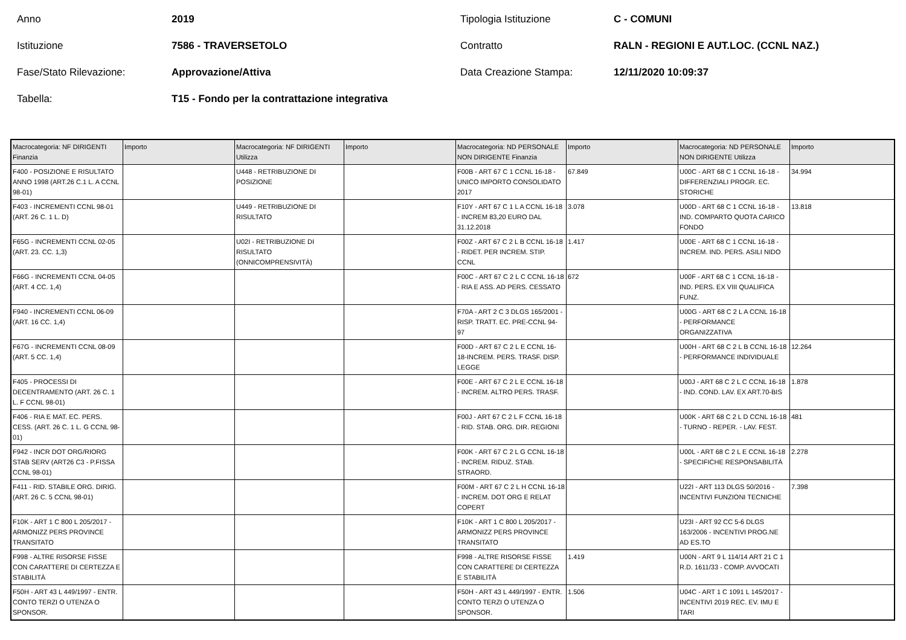Anno
2019
Tipologia Istituzione
C - COMUNI
Istituzione
7586 - TRAVERSETOLO
Contratto
RALN - REGIONI E AUT.LOC. (CCNL NAZ.)
Fase/Stato Rilevazione:
Approvazione/Attiva
Data Creazione Stampa:
12/11/2020 10:09:37
Tabella:
T15 - Fondo per la contrattazione integrativa
| Macrocategoria: NF DIRIGENTI Finanzia | Importo | Macrocategoria: NF DIRIGENTI Utilizza | Importo | Macrocategoria: ND PERSONALE NON DIRIGENTE Finanzia | Importo | Macrocategoria: ND PERSONALE NON DIRIGENTE Utilizza | Importo |
| --- | --- | --- | --- | --- | --- | --- | --- |
| F400 - POSIZIONE E RISULTATO ANNO 1998 (ART.26 C.1 L. A CCNL 98-01) | | U448 - RETRIBUZIONE DI POSIZIONE | | F00B - ART 67 C 1 CCNL 16-18 - UNICO IMPORTO CONSOLIDATO 2017 | 67.849 | U00C - ART 68 C 1 CCNL 16-18 - DIFFERENZIALI PROGR. EC. STORICHE | 34.994 |
| F403 - INCREMENTI CCNL 98-01 (ART. 26 C. 1 L. D) | | U449 - RETRIBUZIONE DI RISULTATO | | F10Y - ART 67 C 1 L A CCNL 16-18 - INCREM 83,20 EURO DAL 31.12.2018 | 3.078 | U00D - ART 68 C 1 CCNL 16-18 - IND. COMPARTO QUOTA CARICO FONDO | 13.818 |
| F65G - INCREMENTI CCNL 02-05 (ART. 23. CC. 1,3) | | U02I - RETRIBUZIONE DI RISULTATO (ONNICOMPRENSIVITÀ) | | F00Z - ART 67 C 2 L B CCNL 16-18 - RIDET. PER INCREM. STIP. CCNL | 1.417 | U00E - ART 68 C 1 CCNL 16-18 - INCREM. IND. PERS. ASILI NIDO | |
| F66G - INCREMENTI CCNL 04-05 (ART. 4 CC. 1,4) | | | | F00C - ART 67 C 2 L C CCNL 16-18 - RIA E ASS. AD PERS. CESSATO | 672 | U00F - ART 68 C 1 CCNL 16-18 - IND. PERS. EX VIII QUALIFICA FUNZ. | |
| F940 - INCREMENTI CCNL 06-09 (ART. 16 CC. 1,4) | | | | F70A - ART 2 C 3 DLGS 165/2001 - RISP. TRATT. EC. PRE-CCNL 94-97 | | U00G - ART 68 C 2 L A CCNL 16-18 - PERFORMANCE ORGANIZZATIVA | |
| F67G - INCREMENTI CCNL 08-09 (ART. 5 CC. 1,4) | | | | F00D - ART 67 C 2 L E CCNL 16-18-INCREM. PERS. TRASF. DISP. LEGGE | | U00H - ART 68 C 2 L B CCNL 16-18 - PERFORMANCE INDIVIDUALE | 12.264 |
| F405 - PROCESSI DI DECENTRAMENTO (ART. 26 C. 1 L. F CCNL 98-01) | | | | F00E - ART 67 C 2 L E CCNL 16-18 - INCREM. ALTRO PERS. TRASF. | | U00J - ART 68 C 2 L C CCNL 16-18 - IND. COND. LAV. EX ART.70-BIS | 1.878 |
| F406 - RIA E MAT. EC. PERS. CESS. (ART. 26 C. 1 L. G CCNL 98-01) | | | | F00J - ART 67 C 2 L F CCNL 16-18 - RID. STAB. ORG. DIR. REGIONI | | U00K - ART 68 C 2 L D CCNL 16-18 - TURNO - REPER. - LAV. FEST. | 481 |
| F942 - INCR DOT ORG/RIORG STAB SERV (ART26 C3 - P.FISSA CCNL 98-01) | | | | F00K - ART 67 C 2 L G CCNL 16-18 - INCREM. RIDUZ. STAB. STRAORD. | | U00L - ART 68 C 2 L E CCNL 16-18 - SPECIFICHE RESPONSABILITÀ | 2.278 |
| F411 - RID. STABILE ORG. DIRIG. (ART. 26 C. 5 CCNL 98-01) | | | | F00M - ART 67 C 2 L H CCNL 16-18 - INCREM. DOT ORG E RELAT COPERT | | U22I - ART 113 DLGS 50/2016 - INCENTIVI FUNZIONI TECNICHE | 7.398 |
| F10K - ART 1 C 800 L 205/2017 - ARMONIZZ PERS PROVINCE TRANSITATO | | | | F10K - ART 1 C 800 L 205/2017 - ARMONIZZ PERS PROVINCE TRANSITATO | | U23I - ART 92 CC 5-6 DLGS 163/2006 - INCENTIVI PROG.NE AD ES.TO | |
| F998 - ALTRE RISORSE FISSE CON CARATTERE DI CERTEZZA E STABILITÀ | | | | F998 - ALTRE RISORSE FISSE CON CARATTERE DI CERTEZZA E STABILITÀ | 1.419 | U00N - ART 9 L 114/14 ART 21 C 1 R.D. 1611/33 - COMP. AVVOCATI | |
| F50H - ART 43 L 449/1997 - ENTR. CONTO TERZI O UTENZA O SPONSOR. | | | | F50H - ART 43 L 449/1997 - ENTR. CONTO TERZI O UTENZA O SPONSOR. | 1.506 | U04C - ART 1 C 1091 L 145/2017 - INCENTIVI 2019 REC. EV. IMU E TARI | |